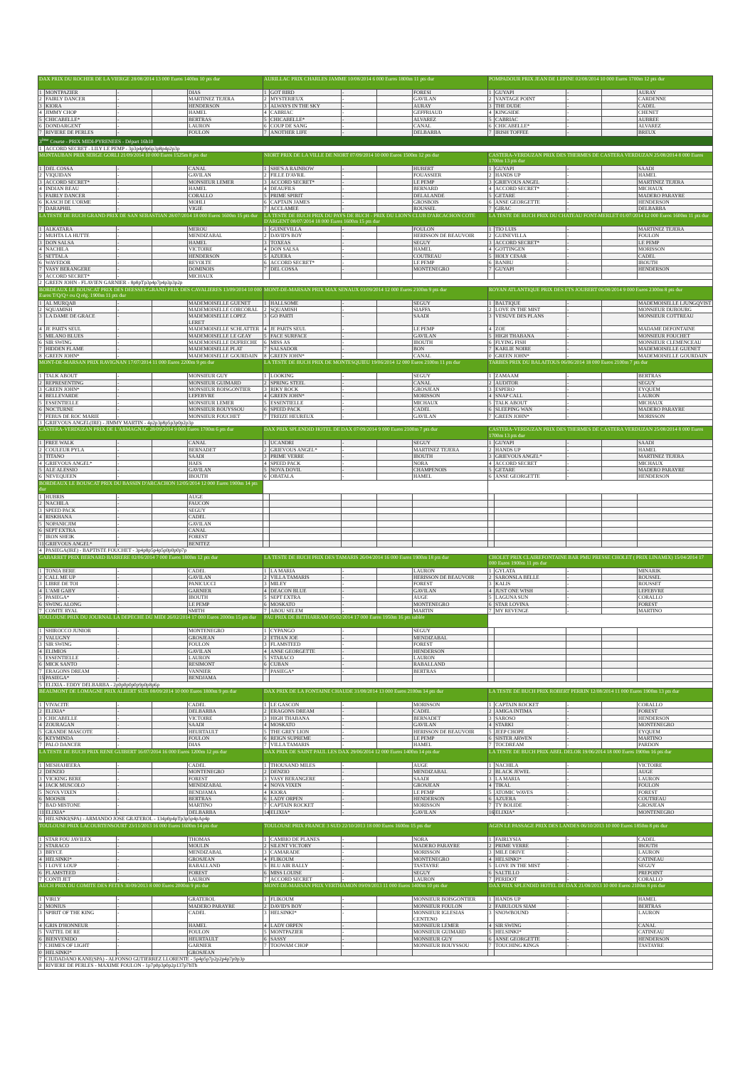| DAX PRIX DU ROCHER DE LA VIERGE 28/08/2014 13 000 Euros 1400m 10 pts dur | | | | | AURILLAC PRIX CHARLES JAMME 10/08/2014 6 000 Euros 1800m 11 pts dur | | | | | POMPADOUR PRIX JEAN DE LEPINE 02/08/2014 10 000 Euros 1700m 12 pts dur | | | | |
| 1 | MONTPAZIER | - | | DIAS | 1 | GOT BIRD | - | | FORESI | 1 | GUYAPI | - | | AURAY |
| 2 | FAIRLY DANCER | - | | MARTINEZ TEJERA | 2 | MYSTERIEUX | - | | GAVILAN | 2 | VANTAGE POINT | - | | CARDENNE |
| 3 | KIORA | - | | HENDERSON | 3 | ALWAYS IN THE SKY | - | | AURAY | 3 | THE DUDE | - | | CADEL |
| 4 | JIMMY CHOP | - | | HAMEL | 4 | CABRIAC | - | | GEFFRIAUD | 4 | KINGSIDE | - | | CHENET |
| 5 | CHICABELLE* | - | | BERTRAS | 5 | CHICABELLE* | - | | ALVAREZ | 5 | CABRIAC | - | | AUBREE |
| 6 | DONDARGENT | - | | LAURON | 6 | COUP DE SANG | - | | CANAL | 6 | CHICABELLE* | - | | ALVAREZ |
| 7 | RIVIERE DE PERLES | - | | FOULON | 7 | ANOTHER LIFE | - | | DELBARBA | 7 | IRISH TOFFEE | - | | BREUX |
| 3<sup>ème</sup> Course - PRIX MIDI-PYRENEES - Départ 16h10 | | | | | | | | | | | | | | |
| 1 | ACCORD SECRET - LILY LE PEMP - 3p3p4p9p6p3p8p4p2p3p | | | | | | | | | | | | | |
| MONTAUBAN PRIX SERGE GORLI 21/09/2014 10 000 Euros 1525m 8 pts dur | | | | | NIORT PRIX DE LA VILLE DE NIORT 07/09/2014 10 000 Euros 1500m 12 pts dur | | | | | CASTERA-VERDUZAN PRIX DES THERMES DE CASTERA VERDUZAN 25/08/2014 8 000 Euros 1700m 13 pts dur | | | | |
| 1 | DEL COSSA | - | | CANAL | 1 | SHE'S A RAINBOW | - | | HUBERT | 1 | GUYAPI | - | | SAADI |
| 2 | VIQUIDAN | - | | GAVILAN | 2 | FILLE D'AVRIL | - | | FOUASSIER | 2 | HANDS UP | - | | HAMEL |
| 3 | ACCORD SECRET* | - | | MONSIEUR LEMER | 3 | ACCORD SECRET* | - | | LE PEMP | 3 | GRIEVOUS ANGEL | - | | MARTINEZ TEJERA |
| 4 | INDIAN BEAU | - | | HAMEL | 4 | DEAUFILS | - | | BERNARD | 4 | ACCORD SECRET* | - | | MICHAUX |
| 5 | FAIRLY DANCER | - | | CORALLO | 5 | PRIME SPIRIT | - | | DELALANDE | 5 | GETARE | - | | MADERO PARAYRE |
| 6 | KASCH DE L'ORME | - | | MOHLI | 6 | CAPTAIN JAMES | - | | GROSBOIS | 6 | ANSE GEORGETTE | - | | HENDERSON |
| 7 | DARAPHIL | - | | VIGIE | 7 | ACCLAMEE | - | | ROUSSEL | 7 | GIRAC | - | | DELBARBA |
| LA TESTE DE BUCH GRAND PRIX DE SAN SEBASTIAN 28/07/2014 18 000 Euros 1600m 15 pts dur | | | | | LA TESTE DE BUCH PRIX DU PAYS DE BUCH - PRIX DU LION'S CLUB D'ARCACHON COTE D'ARGENT 08/07/2014 18 000 Euros 1600m 15 pts dur | | | | | LA TESTE DE BUCH PRIX DU CHATEAU FONT-MERLET 01/07/2014 12 000 Euros 1600m 11 pts dur | | | | |
| 1 | ALKATARA | - | | MEROU | 1 | GUINEVILLA | - | | FOULON | 1 | TIO LUIS | - | | MARTINEZ TEJERA |
| 2 | MUHTA LA HUTTE | - | | MENDIZABAL | 2 | DAVID'S BOY | - | | HERISSON DE BEAUVOIR | 2 | GUINEVILLA | - | | FOULON |
| 3 | DON SALSA | - | | HAMEL | 3 | TOXEAS | - | | SEGUY | 3 | ACCORD SECRET* | - | | LE PEMP |
| 4 | NACHILA | - | | VICTOIRE | 4 | DON SALSA | - | | HAMEL | 4 | GOTTINGEN | - | | MORISSON |
| 5 | SETTALA | - | | HENDERSON | 5 | AZUERA | - | | COUTREAU | 5 | HOLY CESAR | - | | CADEL |
| 6 | WAVEDOR | - | | REVOLTE | 6 | ACCORD SECRET* | - | | LE PEMP | 6 | BANBU | - | | IBOUTH |
| 7 | VASY BERANGERE | - | | DOMINOIS | 7 | DEL COSSA | - | | MONTENEGRO | 7 | GUYAPI | - | | HENDERSON |
| 9 | ACCORD SECRET* | - | | MICHAUX | | | | | | | | | | |
| 2 | GREEN JOHN - FLAVIEN GARNIER - 8p8pTp3p4p7p4p3p3p2p | | | | | | | | | | | | | |
| BORDEAUX LE BOUSCAT PRIX DES DEESSES-GRAND PRIX DES CAVALIERES 13/09/2014 10 000 Euros T/Q/Q+ ou Q rég. 1900m 11 pts dur | | | | | MONT-DE-MARSAN PRIX MAX SENAUX 03/09/2014 12 000 Euros 2100m 9 pts dur | | | | | ROYAN ATLANTIQUE PRIX DES ETS JOUBERT 06/08/2014 9 000 Euros 2300m 8 pts dur | | | | |
| 1 | AL MURQAB | - | | MADEMOISELLE GUENET | 1 | HALLSOME | - | | SEGUY | 1 | BALTIQUE | - | | MADEMOISELLE LJUNGQVIST |
| 2 | SQUAMISH | - | | MADEMOISELLE CORCORAL | 2 | SQUAMISH | - | | SIAFFA | 2 | LOVE IN THE MIST | - | | MONSIEUR DUBOURG |
| 3 | LA DAME DE GRACE | - | | MADEMOISELLE LOPEZ LERET | 3 | GO PARTI | - | | SAADI | 3 | VESUVE DES PLANS | - | | MONSIEUR COTTREAU |
| 4 | JE PARTS SEUL | - | | MADEMOISELLE SCHLATTER | 4 | JE PARTS SEUL | - | | LE PEMP | 4 | ZOE | - | | MADAME DEFONTAINE |
| 5 | MILANO BLUES | - | | MADEMOISELLE LE GEAY | 5 | FACE SURFACE | - | | GAVILAN | 5 | HIGH THABANA | - | | MONSIEUR FOUCHET |
| 6 | SIR SWING | - | | MADEMOISELLE DUFRECHE | 6 | MISS AS | - | | IBOUTH | 6 | FLYING FISH | - | | MONSIEUR CLEMENCEAU |
| 7 | HIDDEN FLAME | - | | MADEMOISELLE PLAT | 7 | SALSADOR | - | | BON | 7 | KARLIE NOIRE | - | | MADEMOISELLE GUENET |
| 8 | GREEN JOHN* | - | | MADEMOISELLE GOURDAIN | 8 | GREEN JOHN* | - | | CANAL | 0 | GREEN JOHN* | - | | MADEMOISELLE GOURDAIN |
| MONT-DE-MARSAN PRIX RAVIGNAN 17/07/2014 11 000 Euros 2200m 9 pts dur | | | | | LA TESTE DE BUCH PRIX DE MONTESQUIEU 19/06/2014 12 000 Euros 2100m 11 pts dur | | | | | TARBES PRIX DU BALAITOUS 06/06/2014 18 000 Euros 2100m 7 pts dur | | | | |
| 1 | TALK ABOUT | - | | MONSIEUR GUY | 1 | LOOKING | - | | SEGUY | 1 | ZAMAAM | - | | BERTRAS |
| 2 | REPRESENTING | - | | MONSIEUR GUIMARD | 2 | SPRING STEEL | - | | CANAL | 2 | AUDITOR | - | | SEGUY |
| 3 | GREEN JOHN* | - | | MONSIEUR BOISGONTIER | 3 | RIKY ROCK | - | | GROSJEAN | 3 | ESPERO | - | | EYQUEM |
| 4 | BELLEVARDE | - | | LEFEBVRE | 4 | GREEN JOHN* | - | | MORISSON | 4 | SNAP CALL | - | | LAURON |
| 5 | ESSENTIELLE | - | | MONSIEUR LEMER | 5 | ESSENTIELLE | - | | MICHAUX | 5 | TALK ABOUT | - | | MICHAUX |
| 6 | NOCTURNE | - | | MONSIEUR BOUYSSOU | 6 | SPEED PACK | - | | CADEL | 6 | SLEEPING WAN | - | | MADERO PARAYRE |
| 7 | FEBUS DE ROC MARIE | - | | MONSIEUR FOUCHET | 7 | TREIZE HEUREUX | - | | GAVILAN | 7 | GREEN JOHN* | - | | MORISSON |
| 3 | GRIEVOUS ANGEL(IRE) - JIMMY MARTIN - 4p2p3p8p5p3p0p2p3p | | | | | | | | | | | | | |
| CASTERA-VERDUZAN PRIX DE L'ARMAGNAC 28/09/2014 9 000 Euros 1700m 6 pts dur | | | | | DAX PRIX SPLENDID HOTEL DE DAX 07/09/2014 9 000 Euros 2100m 7 pts dur | | | | | CASTERA-VERDUZAN PRIX DES THERMES DE CASTERA VERDUZAN 25/08/2014 8 000 Euros 1700m 13 pts dur | | | | |
| 1 | FREE WALK | - | | CANAL | 1 | UCANDRI | - | | SEGUY | 1 | GUYAPI | - | | SAADI |
| 2 | COULEUR PYLA | - | | BERNADET | 2 | GRIEVOUS ANGEL* | - | | MARTINEZ TEJERA | 2 | HANDS UP | - | | HAMEL |
| 3 | TITANO | - | | SAADI | 3 | PRIME VERRE | - | | IBOUTH | 3 | GRIEVOUS ANGEL* | - | | MARTINEZ TEJERA |
| 4 | GRIEVOUS ANGEL* | - | | HAES | 4 | SPEED PACK | - | | NORA | 4 | ACCORD SECRET | - | | MICHAUX |
| 5 | ALE ALESSIO | - | | GAVILAN | 5 | NOVA DOVIL | - | | CHAMPENOIS | 5 | GETARE | - | | MADERO PARAYRE |
| 6 | NEVEQUEEN | - | | IBOUTH | 6 | OBATALA | - | | HAMEL | 6 | ANSE GEORGETTE | - | | HENDERSON |
| BORDEAUX LE BOUSCAT PRIX DU BASSIN D'ARCACHON 12/05/2014 12 000 Euros 1900m 14 pts dur | | | | | | | | | | | | | | |
| 1 | HUBRIS | - | | AUGE | | | | | | | | | | |
| 2 | NACHILA | - | | FAUCON | | | | | | | | | | |
| 3 | SPEED PACK | - | | SEGUY | | | | | | | | | | |
| 4 | RISKHANA | - | | CADEL | | | | | | | | | | |
| 5 | NOPANICJIM | - | | GAVILAN | | | | | | | | | | |
| 6 | SEPT EXTRA | - | | CANAL | | | | | | | | | | |
| 7 | IRON SHEIK | - | | FOREST | | | | | | | | | | |
| 11 | GRIEVOUS ANGEL* | - | | BENITEZ | | | | | | | | | | |
| 4 | PASIEGA(IRE) - BAPTISTE FOUCHET - 3p4p8p5p4p5p0p0p0p7p | | | | | | | | | | | | | |
| GABARRET PRIX BERNARD BARRERE 02/06/2014 7 000 Euros 1800m 12 pts dur | | | | | LA TESTE DE BUCH PRIX DES TAMARIS 26/04/2014 16 000 Euros 1900m 18 pts dur | | | | | CHOLET PRIX CLAIREFONTAINE BAR PMU PRESSE CHOLET ( PRIX LINAMIX) 15/04/2014 17 000 Euros 1900m 11 pts dur | | | | |
| 1 | TONIA BERE | - | | CADEL | 1 | LA MARIA | - | | LAURON | 1 | GYLATA | - | | MINARIK |
| 2 | CALL ME UP | - | | GAVILAN | 2 | VILLA TAMARIS | - | | HERISSON DE BEAUVOIR | 2 | SARONSLA BELLE | - | | ROUSSEL |
| 3 | LIBRE DE TOI | - | | PANICUCCI | 3 | MILEY | - | | FOREST | 3 | KALIS | - | | ROUSSET |
| 4 | L'AMI GABY | - | | GARNIER | 4 | DEACON BLUE | - | | GAVILAN | 4 | JUST ONE WISH | - | | LEFEBVRE |
| 5 | PASIEGA* | - | | IBOUTH | 5 | SEPT EXTRA | - | | AUGE | 5 | LAGUNA SUN | - | | CORALLO |
| 6 | SWING ALONG | - | | LE PEMP | 6 | MOSKATO | - | | MONTENEGRO | 6 | STAR LOVINA | - | | FOREST |
| 7 | COMTE RYAL | - | | SMITH | 7 | ABOU SELEM | - | | MARTIN | 7 | MY REVENGE | - | | MARTINO |
| TOULOUSE PRIX DU JOURNAL LA DEPECHE DU MIDI 26/02/2014 17 000 Euros 2000m 15 pts dur | | | | | PAU PRIX DE BETHARRAM 05/02/2014 17 000 Euros 1950m 16 pts sablée | | | | | | | | | |
| 1 | SHIROCCO JUNIOR | - | | MONTENEGRO | 1 | CYPANGO | - | | SEGUY | | | | | |
| 2 | VALUGNY | - | | GROSJEAN | 2 | ETHAN JOE | - | | MENDIZABAL | | | | | |
| 3 | SIR SWING | - | | FOULON | 3 | FLAMSTEED | - | | FOREST | | | | | |
| 4 | ELIMIOS | - | | GAVILAN | 4 | ANSE GEORGETTE | - | | HENDERSON | | | | | |
| 5 | ESSENTIELLE | - | | LAURON | 5 | STARACO | - | | LAURON | | | | | |
| 6 | MICK SANTO | - | | RESIMONT | 6 | CUBAN | - | | RABALLAND | | | | | |
| 7 | ERAGONS DREAM | - | | VANNIER | 7 | PASIEGA* | - | | BERTRAS | | | | | |
| 15 | PASIEGA* | - | | BENDJAMA | | | | | | | | | | |
| 5 | ELIXIA - EDDY DELBARBA - 2p0p0p0p0p9p0p8p6p | | | | | | | | | | | | | |
| BEAUMONT DE LOMAGNE PRIX ALBERT SUIS 08/09/2014 10 000 Euros 1800m 9 pts dur | | | | | DAX PRIX DE LA FONTAINE CHAUDE 31/08/2014 13 000 Euros 2100m 14 pts dur | | | | | LA TESTE DE BUCH PRIX ROBERT PERRIN 12/08/2014 11 000 Euros 1900m 13 pts dur | | | | |
| 1 | VIVACITE | - | | CADEL | 1 | LE GASCON | - | | MORISSON | 1 | CAPTAIN ROCKET | - | | CORALLO |
| 2 | ELIXIA* | - | | DELBARBA | 2 | ERAGONS DREAM | - | | CADEL | 2 | AMIGA INTIMA | - | | FOREST |
| 3 | CHICABELLE | - | | VICTOIRE | 3 | HIGH THABANA | - | | BERNADET | 3 | SAROSO | - | | HENDERSON |
| 4 | ZOURAGAN | - | | SAADI | 4 | MOSKATO | - | | GAVILAN | 4 | STARKI | - | | MONTENEGRO |
| 5 | GRANDE MASCOTE | - | | HEURTAULT | 5 | THE GREY LION | - | | HERISSON DE BEAUVOIR | 5 | JEEP CHOPE | - | | EYQUEM |
| 6 | KEYMINDA | - | | FOULON | 6 | REIGN SUPREME | - | | LE PEMP | 6 | SISTER ARWEN | - | | MARTINO |
| 7 | PALO DANCER | - | | DIAS | 7 | VILLA TAMARIS | - | | HAMEL | 7 | TOCDREAM | - | | PARDON |
| LA TESTE DE BUCH PRIX RENE GUIBERT 16/07/2014 16 000 Euros 1200m 12 pts dur | | | | | DAX PRIX DE SAINT PAUL LES DAX 29/06/2014 12 000 Euros 1400m 14 pts dur | | | | | LA TESTE DE BUCH PRIX ABEL DELOR 19/06/2014 18 000 Euros 1900m 16 pts dur | | | | |
| 1 | MESHAHEERA | - | | CADEL | 1 | THOUSAND MILES | - | | AUGE | 1 | NACHILA | - | | VICTOIRE |
| 2 | DENZIO | - | | MONTENEGRO | 2 | DENZIO | - | | MENDIZABAL | 2 | BLACK JEWEL | - | | AUGE |
| 3 | VICKING BERE | - | | FOREST | 3 | VASY BERANGERE | - | | SAADI | 3 | LA MARIA | - | | LAURON |
| 4 | JACK MUSCOLO | - | | MENDIZABAL | 4 | NOVA VIXEN | - | | GROSJEAN | 4 | TIKAL | - | | FOULON |
| 5 | NOVA VIXEN | - | | BENDJAMA | 4 | KIORA | - | | LE PEMP | 5 | ATOMIC WAVES | - | | FOREST |
| 6 | MOOSIR | - | | BERTRAS | 6 | LADY ORPEN | - | | HENDERSON | 6 | AZUERA | - | | COUTREAU |
| 7 | BAD MISTONE | - | | MARTINO | 7 | CAPTAIN ROCKET | - | | MORISSON | 7 | TY BOLIDE | - | | GROSJEAN |
| 11 | ELIXIA* | - | | DELBARBA | 14 | ELIXIA* | - | | GAVILAN | 16 | ELIXIA* | - | | MONTENEGRO |
| 6 | HELSINKI(SPA) - ARMANDO JOSE GRATEROL - 134p0p4pTp3p5p4pAp4p | | | | | | | | | | | | | |
| TOULOUSE PRIX LACOURTENSOURT 23/11/2013 16 000 Euros 1600m 14 pts dur | | | | | TOULOUSE PRIX FRANCE 3 SUD 22/10/2013 18 000 Euros 1600m 15 pts dur | | | | | AGEN LE PASSAGE PRIX DES LANDES 06/10/2013 10 000 Euros 1850m 8 pts dur | | | | |
| 1 | STAR FOU JAVILEX | - | | THOMAS | 1 | CAMBIO DE PLANES | - | | NORA | 1 | FAIRLYSIA | - | | CADEL |
| 2 | STARACO | - | | MOULIN | 2 | SILENT VICTORY | - | | MADERO PARAYRE | 2 | PRIME VERRE | - | | IBOUTH |
| 3 | BRYCE | - | | MENDIZABAL | 3 | CAMARADE | - | | MORISSON | 3 | MILE DRIVE | - | | LAURON |
| 4 | HELSINKI* | - | | GROSJEAN | 4 | FLIKOUM | - | | MONTENEGRO | 4 | HELSINKI* | - | | CATINEAU |
| 5 | I LOVE LOUP | - | | RABALLAND | 5 | BLU AIR BALLY | - | | TASTAYRE | 5 | LOVE IN THE MIST | - | | SEGUY |
| 6 | FLAMSTEED | - | | FOREST | 6 | MISS LOUISE | - | | SEGUY | 6 | SALTILLO | - | | PREPOINT |
| 7 | CONTI JET | - | | LAURON | 7 | ACCORD SECRET | - | | LAURON | 7 | PERIDOT | - | | CORALLO |
| AUCH PRIX DU COMITE DES FETES 30/09/2013 8 000 Euros 2000m 9 pts dur | | | | | MONT-DE-MARSAN PRIX VERTHAMON 09/09/2013 11 000 Euros 1400m 10 pts dur | | | | | DAX PRIX SPLENDID HOTEL DE DAX 21/08/2013 10 000 Euros 2100m 8 pts dur | | | | |
| 1 | VIRLY | - | | GRATEROL | 1 | FLIKOUM | - | | MONSIEUR BOISGONTIER | 1 | HANDS UP | - | | HAMEL |
| 2 | MONIUS | - | | MADERO PARAYRE | 2 | DAVID'S BOY | - | | MONSIEUR FOULON | 2 | FABULOUS SIAM | - | | BERTRAS |
| 3 | SPIRIT OF THE KING | - | | CADEL | 3 | HELSINKI* | - | | MONSIEUR IGLESIAS CENTENO | 3 | SNOWBOUND | - | | LAURON |
| 4 | GRIS D'HONNEUR | - | | HAMEL | 4 | LADY ORPEN | - | | MONSIEUR LEMER | 4 | SIR SWING | - | | CANAL |
| 5 | VATTEL DE RE | - | | FOULON | 5 | MONTPAZIER | - | | MONSIEUR GUIMARD | 5 | HELSINKI* | - | | CATINEAU |
| 6 | BIENVENIDO | - | | HEURTAULT | 6 | SASSY | - | | MONSIEUR GUY | 6 | ANSE GEORGETTE | - | | HENDERSON |
| 7 | CHIMES OF LIGHT | - | | GARNIER | 7 | TOOWAM CHOP | - | | MONSIEUR BOUYSSOU | 7 | TOUCHING KINGS | - | | TASTAYRE |
| 0 | HELSINKI* | - | | GROSJEAN | | | | | | | | | | |
| 7 | CIUDADANO KANE(SPA) - ALFONSO GUTIERREZ LLORENTE - 5p4p5p7p2p2p4p7p0p3p | | | | | | | | | | | | | |
| 8 | RIVIERE DE PERLES - MAXIME FOULON - 1p7p0p3p0p2p137p7hTh | | | | | | | | | | | | | |